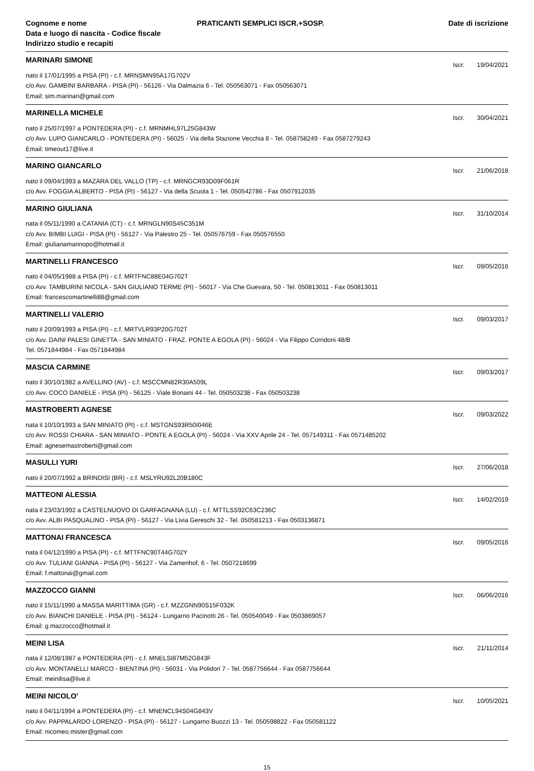Cognome e nome
Data e luogo di nascita - Codice fiscale
Indirizzo studio e recapiti
PRATICANTI SEMPLICI ISCR.+SOSP.
Date di iscrizione
MARINARI SIMONE
Iscr. 19/04/2021
nato il 17/01/1995 a PISA (PI) - c.f. MRNSMN95A17G702V
c/o Avv. GAMBINI BARBARA - PISA (PI) - 56126 - Via Dalmazia 6 - Tel. 050563071 - Fax 050563071
Email: sim.marinari@gmail.com
MARINELLA MICHELE
Iscr. 30/04/2021
nato il 25/07/1997 a PONTEDERA (PI) - c.f. MRNMHL97L25G843W
c/o Avv. LUPO GIANCARLO - PONTEDERA (PI) - 56025 - Via della Stazione Vecchia 8 - Tel. 058758249 - Fax 0587279243
Email: timeout17@live.it
MARINO GIANCARLO
Iscr. 21/06/2018
nato il 09/04/1993 a MAZARA DEL VALLO (TP) - c.f. MRNGCR93D09F061R
c/o Avv. FOGGIA ALBERTO - PISA (PI) - 56127 - Via della Scuola 1 - Tel. 050542786 - Fax 0507912035
MARINO GIULIANA
Iscr. 31/10/2014
nata il 05/11/1990 a CATANIA (CT) - c.f. MRNGLN90S45C351M
c/o Avv. BIMBI LUIGI - PISA (PI) - 56127 - Via Palestro 25 - Tel. 050576759 - Fax 050576550
Email: giulianamarinopo@hotmail.it
MARTINELLI FRANCESCO
Iscr. 09/05/2016
nato il 04/05/1988 a PISA (PI) - c.f. MRTFNC88E04G702T
c/o Avv. TAMBURINI NICOLA - SAN GIULIANO TERME (PI) - 56017 - Via Che Guevara, 50 - Tel. 050813011 - Fax 050813011
Email: francescomartinelli88@gmail.com
MARTINELLI VALERIO
Iscr. 09/03/2017
nato il 20/09/1993 a PISA (PI) - c.f. MRTVLR93P20G702T
c/o Avv. DAINI PALESI GINETTA - SAN MINIATO - FRAZ. PONTE A EGOLA (PI) - 56024 - Via Filippo Corridoni 48/B
Tel. 0571844984 - Fax 0571844984
MASCIA CARMINE
Iscr. 09/03/2017
nato il 30/10/1982 a AVELLINO (AV) - c.f. MSCCMN82R30A509L
c/o Avv. COCO DANIELE - PISA (PI) - 56125 - Viale Bonaini 44 - Tel. 050503238 - Fax 050503238
MASTROBERTI AGNESE
Iscr. 09/03/2022
nata il 10/10/1993 a SAN MINIATO (PI) - c.f. MSTGNS93R50I046E
c/o Avv. ROSSI CHIARA - SAN MINIATO - PONTE A EGOLA (PI) - 56024 - Via XXV Aprile 24 - Tel. 057149311 - Fax 0571485202
Email: agnesemastroberti@gmail.com
MASULLI YURI
Iscr. 27/06/2018
nato il 20/07/1992 a BRINDISI (BR) - c.f. MSLYRU92L20B180C
MATTEONI ALESSIA
Iscr. 14/02/2019
nata il 23/03/1992 a CASTELNUOVO DI GARFAGNANA (LU) - c.f. MTTLSS92C63C236C
c/o Avv. ALBI PASQUALINO - PISA (PI) - 56127 - Via Livia Gereschi 32 - Tel. 050581213 - Fax 0503136871
MATTONAI FRANCESCA
Iscr. 09/05/2016
nata il 04/12/1990 a PISA (PI) - c.f. MTTFNC90T44G702Y
c/o Avv. TULIANI GIANNA - PISA (PI) - 56127 - Via Zamenhof, 6 - Tel. 0507218699
Email: f.mattonai@gmail.com
MAZZOCCO GIANNI
Iscr. 06/06/2016
nato il 15/11/1990 a MASSA MARITTIMA (GR) - c.f. MZZGNN90S15F032K
c/o Avv. BIANCHI DANIELE - PISA (PI) - 56124 - Lungarno Pacinotti 26 - Tel. 050540049 - Fax 0503869057
Email: g.mazzocco@hotmail.it
MEINI LISA
Iscr. 21/11/2014
nata il 12/08/1987 a PONTEDERA (PI) - c.f. MNELSI87M52G843F
c/o Avv. MONTANELLI MARCO - BIENTINA (PI) - 56031 - Via Polidori 7 - Tel. 0587756644 - Fax 0587756644
Email: meinilisa@live.it
MEINI NICOLO'
Iscr. 10/05/2021
nato il 04/11/1994 a PONTEDERA (PI) - c.f. MNENCL94S04G843V
c/o Avv. PAPPALARDO LORENZO - PISA (PI) - 56127 - Lungarno Buozzi 13 - Tel. 050598822 - Fax 050581122
Email: nicomeo.mister@gmail.com
15